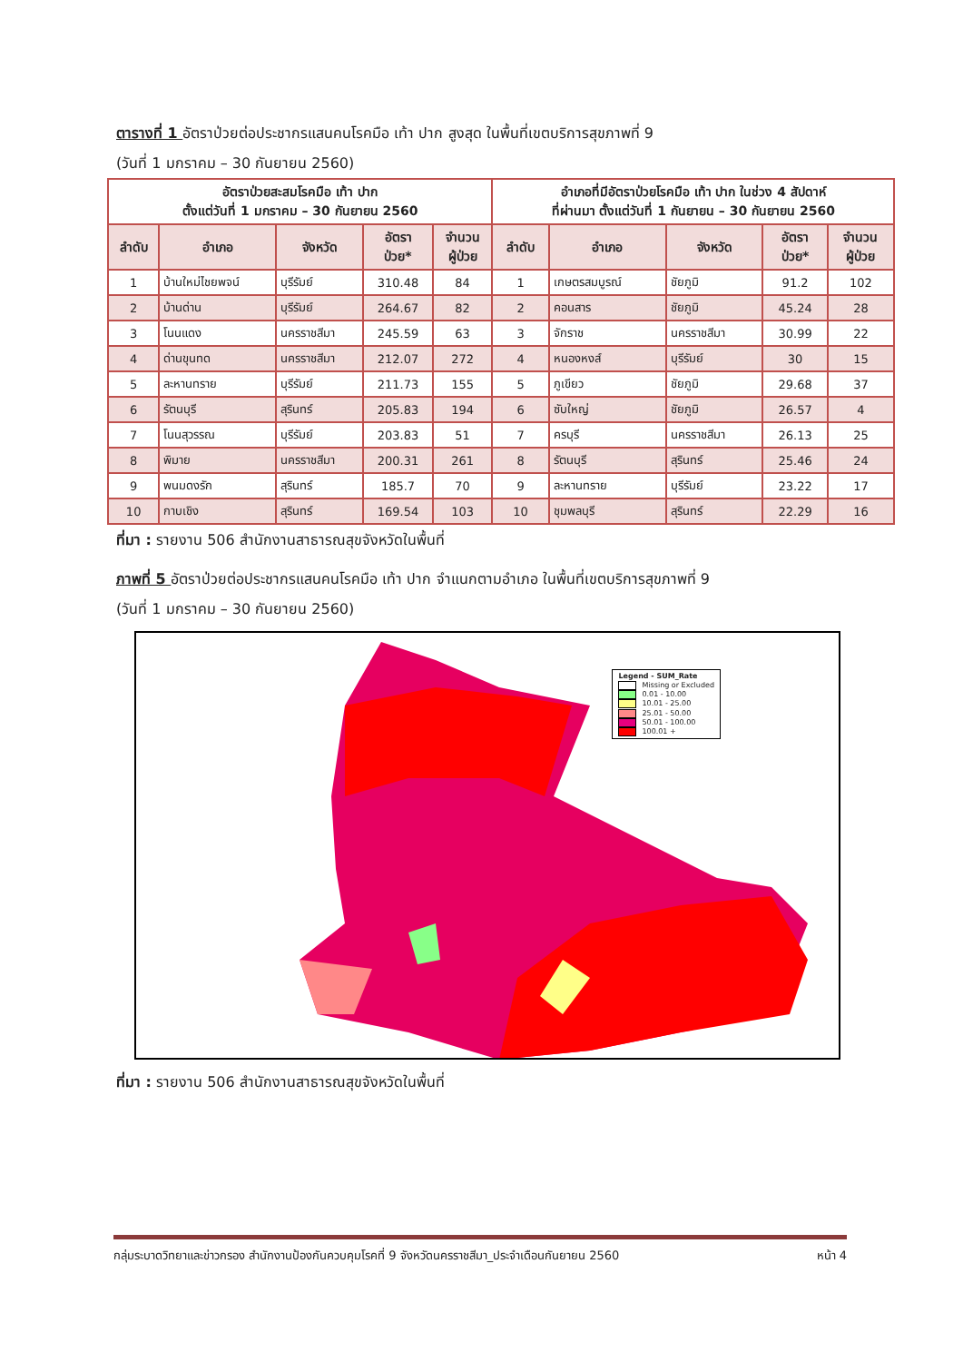ตารางที่ 1 อัตราป่วยต่อประชากรแสนคนโรคมือ เท้า ปาก สูงสุด ในพื้นที่เขตบริการสุขภาพที่ 9
(วันที่ 1 มกราคม – 30 กันยายน 2560)
| อัตราป่วยสะสมโรคมือ เท้า ปาก ตั้งแต่วันที่ 1 มกราคม – 30 กันยายน 2560 | | | | | อำเภอที่มีอัตราป่วยโรคมือ เท้า ปาก ในช่วง 4 สัปดาห์ ที่ผ่านมา ตั้งแต่วันที่ 1 กันยายน – 30 กันยายน 2560 | | | | |
| --- | --- | --- | --- | --- | --- | --- | --- | --- | --- |
| ลำดับ | อำเภอ | จังหวัด | อัตรา ป่วย* | จำนวน ผู้ป่วย | ลำดับ | อำเภอ | จังหวัด | อัตรา ป่วย* | จำนวน ผู้ป่วย |
| 1 | บ้านใหม่ไชยพจน์ | บุรีรัมย์ | 310.48 | 84 | 1 | เกษตรสมบูรณ์ | ชัยภูมิ | 91.2 | 102 |
| 2 | บ้านด่าน | บุรีรัมย์ | 264.67 | 82 | 2 | คอนสาร | ชัยภูมิ | 45.24 | 28 |
| 3 | โนนแดง | นครราชสีมา | 245.59 | 63 | 3 | จักราช | นครราชสีมา | 30.99 | 22 |
| 4 | ด่านขุนทด | นครราชสีมา | 212.07 | 272 | 4 | หนองหงส์ | บุรีรัมย์ | 30 | 15 |
| 5 | ละหานทราย | บุรีรัมย์ | 211.73 | 155 | 5 | ภูเขียว | ชัยภูมิ | 29.68 | 37 |
| 6 | รัตนบุรี | สุรินทร์ | 205.83 | 194 | 6 | ซับใหญ่ | ชัยภูมิ | 26.57 | 4 |
| 7 | โนนสุวรรณ | บุรีรัมย์ | 203.83 | 51 | 7 | ครบุรี | นครราชสีมา | 26.13 | 25 |
| 8 | พิมาย | นครราชสีมา | 200.31 | 261 | 8 | รัตนบุรี | สุรินทร์ | 25.46 | 24 |
| 9 | พนมดงรัก | สุรินทร์ | 185.7 | 70 | 9 | ละหานทราย | บุรีรัมย์ | 23.22 | 17 |
| 10 | กาบเชิง | สุรินทร์ | 169.54 | 103 | 10 | ชุมพลบุรี | สุรินทร์ | 22.29 | 16 |
ที่มา : รายงาน 506 สำนักงานสาธารณสุขจังหวัดในพื้นที่
ภาพที่ 5 อัตราป่วยต่อประชากรแสนคนโรคมือ เท้า ปาก จำแนกตามอำเภอ ในพื้นที่เขตบริการสุขภาพที่ 9
(วันที่ 1 มกราคม – 30 กันยายน 2560)
Legend - SUM_Rate
Missing or Excluded
0.01 - 10.00
10.01 - 25.00
25.01 - 50.00
50.01 - 100.00
100.01 +
ที่มา : รายงาน 506 สำนักงานสาธารณสุขจังหวัดในพื้นที่
กลุ่มระบาดวิทยาและข่าวกรอง สำนักงานป้องกันควบคุมโรคที่ 9 จังหวัดนครราชสีมา_ประจำเดือนกันยายน 2560 หน้า 4